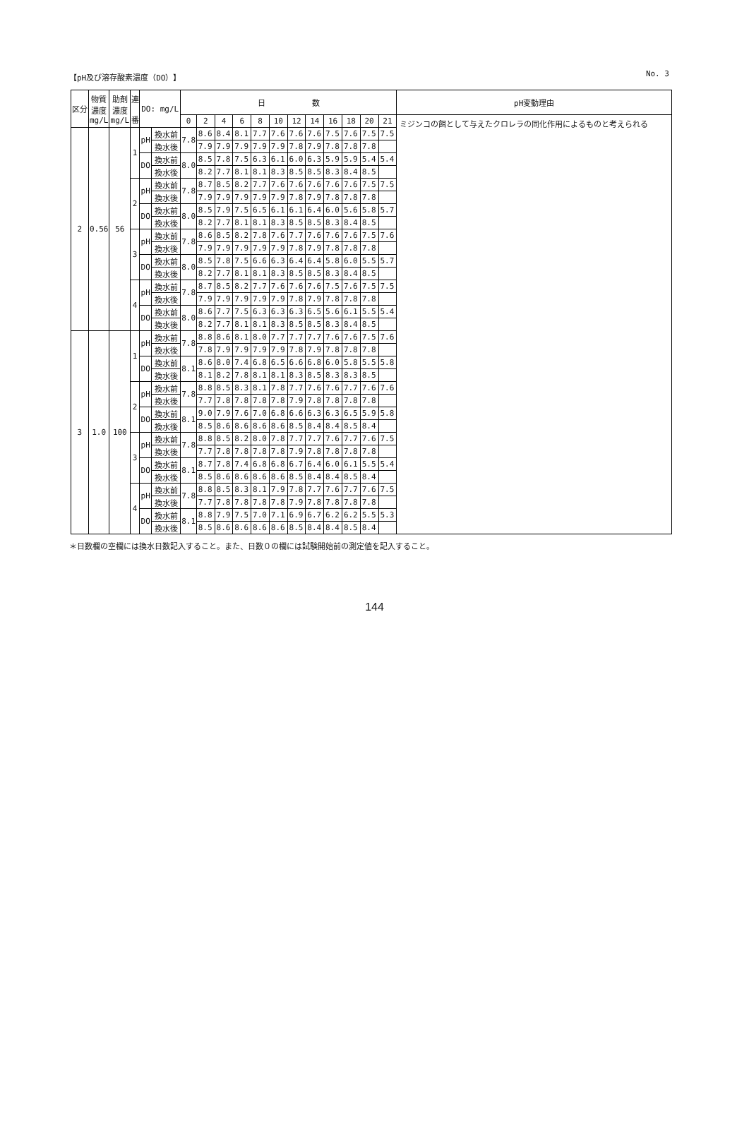【pH及び溶存酸素濃度（DO）】 No. 3
| 区分 | 物質 濃度 mg/L | 助剤 濃度 mg/L | 連 番 | DO: mg/L | | 日 数 | | | | | | | | | | | | pH変動理由 |
| --- | --- | --- | --- | --- | --- | --- | --- | --- | --- | --- | --- | --- | --- | --- | --- | --- | --- | --- |
| | | | | | | 0 | 2 | 4 | 6 | 8 | 10 | 12 | 14 | 16 | 18 | 20 | 21 | ミジンコの餌として与えたクロレラの同化作用によるものと考えられる |
| 2 | 0.56 | 56 | 1 | pH | 換水前 | 7.8 | 8.6 | 8.4 | 8.1 | 7.7 | 7.6 | 7.6 | 7.6 | 7.5 | 7.6 | 7.5 | 7.5 | |
| | | | | | 換水後 | | 7.9 | 7.9 | 7.9 | 7.9 | 7.9 | 7.8 | 7.9 | 7.8 | 7.8 | 7.8 | | |
| | | | | DO | 換水前 | 8.0 | 8.5 | 7.8 | 7.5 | 6.3 | 6.1 | 6.0 | 6.3 | 5.9 | 5.9 | 5.4 | 5.4 | |
| | | | | | 換水後 | | 8.2 | 7.7 | 8.1 | 8.1 | 8.3 | 8.5 | 8.5 | 8.3 | 8.4 | 8.5 | | |
| | | | 2 | pH | 換水前 | 7.8 | 8.7 | 8.5 | 8.2 | 7.7 | 7.6 | 7.6 | 7.6 | 7.6 | 7.6 | 7.5 | 7.5 | |
| | | | | | 換水後 | | 7.9 | 7.9 | 7.9 | 7.9 | 7.9 | 7.8 | 7.9 | 7.8 | 7.8 | 7.8 | | |
| | | | | DO | 換水前 | 8.0 | 8.5 | 7.9 | 7.5 | 6.5 | 6.1 | 6.1 | 6.4 | 6.0 | 5.6 | 5.8 | 5.7 | |
| | | | | | 換水後 | | 8.2 | 7.7 | 8.1 | 8.1 | 8.3 | 8.5 | 8.5 | 8.3 | 8.4 | 8.5 | | |
| | | | 3 | pH | 換水前 | 7.8 | 8.6 | 8.5 | 8.2 | 7.8 | 7.6 | 7.7 | 7.6 | 7.6 | 7.6 | 7.5 | 7.6 | |
| | | | | | 換水後 | | 7.9 | 7.9 | 7.9 | 7.9 | 7.9 | 7.8 | 7.9 | 7.8 | 7.8 | 7.8 | | |
| | | | | DO | 換水前 | 8.0 | 8.5 | 7.8 | 7.5 | 6.6 | 6.3 | 6.4 | 6.4 | 5.8 | 6.0 | 5.5 | 5.7 | |
| | | | | | 換水後 | | 8.2 | 7.7 | 8.1 | 8.1 | 8.3 | 8.5 | 8.5 | 8.3 | 8.4 | 8.5 | | |
| | | | 4 | pH | 換水前 | 7.8 | 8.7 | 8.5 | 8.2 | 7.7 | 7.6 | 7.6 | 7.6 | 7.5 | 7.6 | 7.5 | 7.5 | |
| | | | | | 換水後 | | 7.9 | 7.9 | 7.9 | 7.9 | 7.9 | 7.8 | 7.9 | 7.8 | 7.8 | 7.8 | | |
| | | | | DO | 換水前 | 8.0 | 8.6 | 7.7 | 7.5 | 6.3 | 6.3 | 6.3 | 6.5 | 5.6 | 6.1 | 5.5 | 5.4 | |
| | | | | | 換水後 | | 8.2 | 7.7 | 8.1 | 8.1 | 8.3 | 8.5 | 8.5 | 8.3 | 8.4 | 8.5 | | |
| 3 | 1.0 | 100 | 1 | pH | 換水前 | 7.8 | 8.8 | 8.6 | 8.1 | 8.0 | 7.7 | 7.7 | 7.7 | 7.6 | 7.6 | 7.5 | 7.6 | |
| | | | | | 換水後 | | 7.8 | 7.9 | 7.9 | 7.9 | 7.9 | 7.8 | 7.9 | 7.8 | 7.8 | 7.8 | | |
| | | | | DO | 換水前 | 8.1 | 8.6 | 8.0 | 7.4 | 6.8 | 6.5 | 6.6 | 6.8 | 6.0 | 5.8 | 5.5 | 5.8 | |
| | | | | | 換水後 | | 8.1 | 8.2 | 7.8 | 8.1 | 8.1 | 8.3 | 8.5 | 8.3 | 8.3 | 8.5 | | |
| | | | 2 | pH | 換水前 | 7.8 | 8.8 | 8.5 | 8.3 | 8.1 | 7.8 | 7.7 | 7.6 | 7.6 | 7.7 | 7.6 | 7.6 | |
| | | | | | 換水後 | | 7.7 | 7.8 | 7.8 | 7.8 | 7.8 | 7.9 | 7.8 | 7.8 | 7.8 | 7.8 | | |
| | | | | DO | 換水前 | 8.1 | 9.0 | 7.9 | 7.6 | 7.0 | 6.8 | 6.6 | 6.3 | 6.3 | 6.5 | 5.9 | 5.8 | |
| | | | | | 換水後 | | 8.5 | 8.6 | 8.6 | 8.6 | 8.6 | 8.5 | 8.4 | 8.4 | 8.5 | 8.4 | | |
| | | | 3 | pH | 換水前 | 7.8 | 8.8 | 8.5 | 8.2 | 8.0 | 7.8 | 7.7 | 7.7 | 7.6 | 7.7 | 7.6 | 7.5 | |
| | | | | | 換水後 | | 7.7 | 7.8 | 7.8 | 7.8 | 7.8 | 7.9 | 7.8 | 7.8 | 7.8 | 7.8 | | |
| | | | | DO | 換水前 | 8.1 | 8.7 | 7.8 | 7.4 | 6.8 | 6.8 | 6.7 | 6.4 | 6.0 | 6.1 | 5.5 | 5.4 | |
| | | | | | 換水後 | | 8.5 | 8.6 | 8.6 | 8.6 | 8.6 | 8.5 | 8.4 | 8.4 | 8.5 | 8.4 | | |
| | | | 4 | pH | 換水前 | 7.8 | 8.8 | 8.5 | 8.3 | 8.1 | 7.9 | 7.8 | 7.7 | 7.6 | 7.7 | 7.6 | 7.5 | |
| | | | | | 換水後 | | 7.7 | 7.8 | 7.8 | 7.8 | 7.8 | 7.9 | 7.8 | 7.8 | 7.8 | 7.8 | | |
| | | | | DO | 換水前 | 8.1 | 8.8 | 7.9 | 7.5 | 7.0 | 7.1 | 6.9 | 6.7 | 6.2 | 6.2 | 5.5 | 5.3 | |
| | | | | | 換水後 | | 8.5 | 8.6 | 8.6 | 8.6 | 8.6 | 8.5 | 8.4 | 8.4 | 8.5 | 8.4 | | |
＊日数欄の空欄には換水日数記入すること。また、日数０の欄には試験開始前の測定値を記入すること。
144